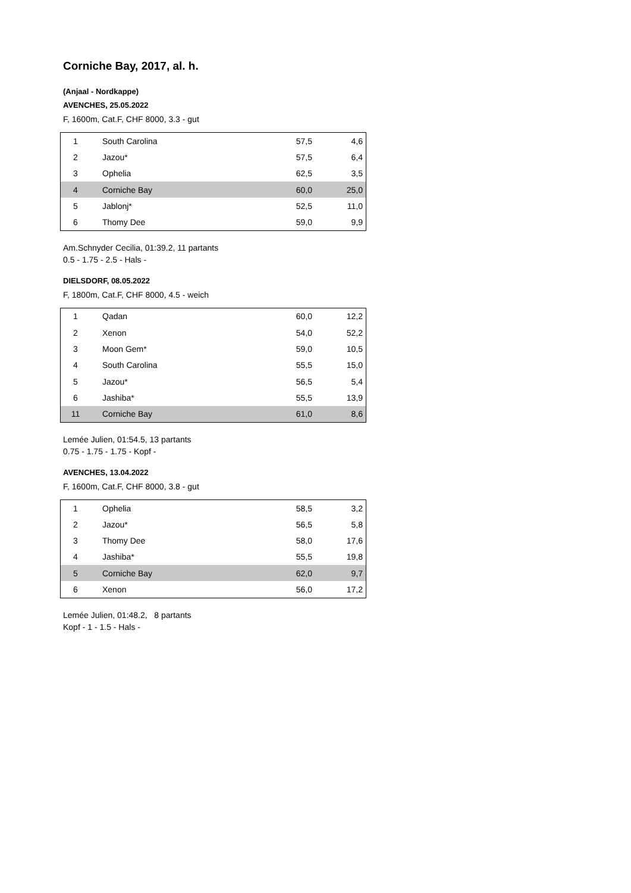Corniche Bay, 2017, al. h.
(Anjaal - Nordkappe)
AVENCHES, 25.05.2022
F, 1600m, Cat.F, CHF 8000, 3.3 - gut
| 1 | South Carolina | 57,5 | 4,6 |
| 2 | Jazou* | 57,5 | 6,4 |
| 3 | Ophelia | 62,5 | 3,5 |
| 4 | Corniche Bay | 60,0 | 25,0 |
| 5 | Jablonj* | 52,5 | 11,0 |
| 6 | Thomy Dee | 59,0 | 9,9 |
Am.Schnyder Cecilia, 01:39.2, 11 partants
0.5 - 1.75 - 2.5 - Hals -
DIELSDORF, 08.05.2022
F, 1800m, Cat.F, CHF 8000, 4.5 - weich
| 1 | Qadan | 60,0 | 12,2 |
| 2 | Xenon | 54,0 | 52,2 |
| 3 | Moon Gem* | 59,0 | 10,5 |
| 4 | South Carolina | 55,5 | 15,0 |
| 5 | Jazou* | 56,5 | 5,4 |
| 6 | Jashiba* | 55,5 | 13,9 |
| 11 | Corniche Bay | 61,0 | 8,6 |
Lemée Julien, 01:54.5, 13 partants
0.75 - 1.75 - 1.75 - Kopf -
AVENCHES, 13.04.2022
F, 1600m, Cat.F, CHF 8000, 3.8 - gut
| 1 | Ophelia | 58,5 | 3,2 |
| 2 | Jazou* | 56,5 | 5,8 |
| 3 | Thomy Dee | 58,0 | 17,6 |
| 4 | Jashiba* | 55,5 | 19,8 |
| 5 | Corniche Bay | 62,0 | 9,7 |
| 6 | Xenon | 56,0 | 17,2 |
Lemée Julien, 01:48.2, 8 partants
Kopf - 1 - 1.5 - Hals -